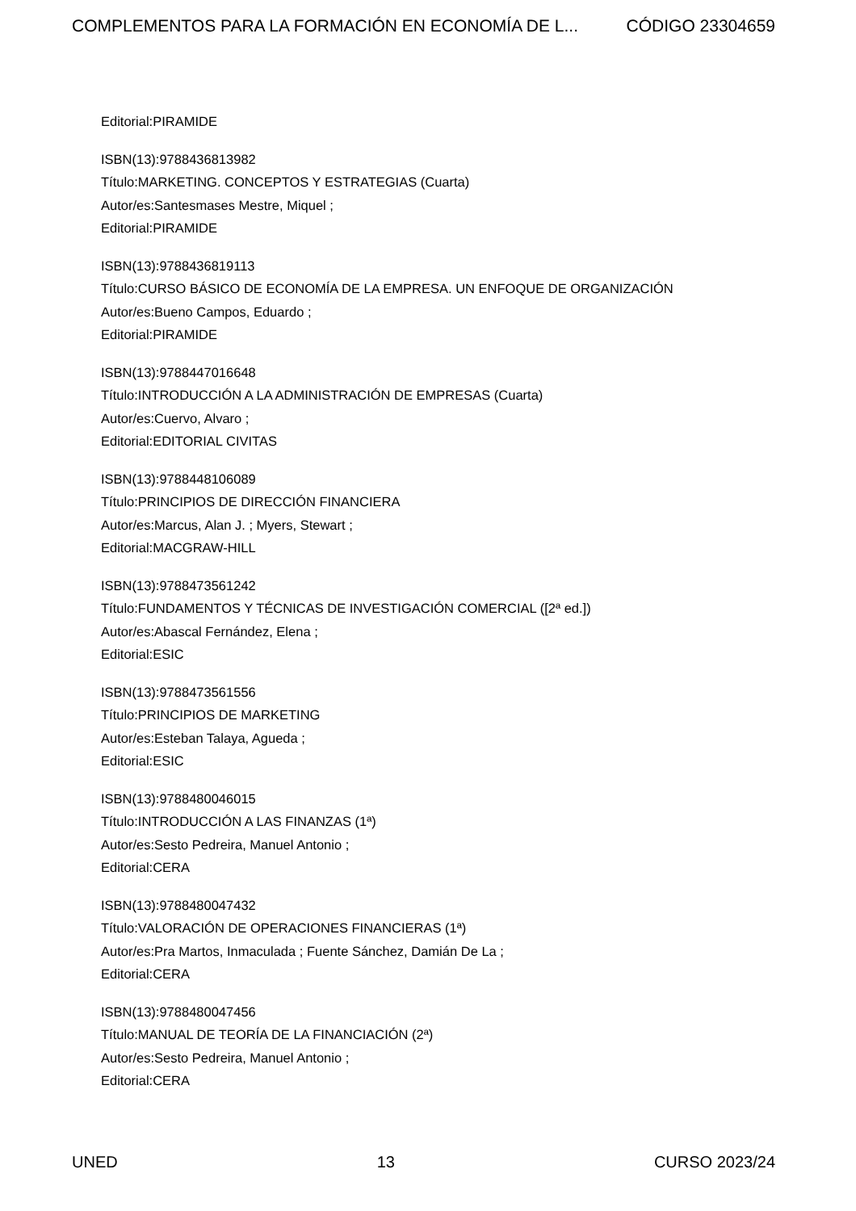COMPLEMENTOS PARA LA FORMACIÓN EN ECONOMÍA DE L... CÓDIGO 23304659
Editorial:PIRAMIDE
ISBN(13):9788436813982
Título:MARKETING. CONCEPTOS Y ESTRATEGIAS (Cuarta)
Autor/es:Santesmases Mestre, Miquel ;
Editorial:PIRAMIDE
ISBN(13):9788436819113
Título:CURSO BÁSICO DE ECONOMÍA DE LA EMPRESA. UN ENFOQUE DE ORGANIZACIÓN
Autor/es:Bueno Campos, Eduardo ;
Editorial:PIRAMIDE
ISBN(13):9788447016648
Título:INTRODUCCIÓN A LA ADMINISTRACIÓN DE EMPRESAS (Cuarta)
Autor/es:Cuervo, Alvaro ;
Editorial:EDITORIAL CIVITAS
ISBN(13):9788448106089
Título:PRINCIPIOS DE DIRECCIÓN FINANCIERA
Autor/es:Marcus, Alan J. ; Myers, Stewart ;
Editorial:MACGRAW-HILL
ISBN(13):9788473561242
Título:FUNDAMENTOS Y TÉCNICAS DE INVESTIGACIÓN COMERCIAL ([2ª ed.])
Autor/es:Abascal Fernández, Elena ;
Editorial:ESIC
ISBN(13):9788473561556
Título:PRINCIPIOS DE MARKETING
Autor/es:Esteban Talaya, Agueda ;
Editorial:ESIC
ISBN(13):9788480046015
Título:INTRODUCCIÓN A LAS FINANZAS (1ª)
Autor/es:Sesto Pedreira, Manuel Antonio ;
Editorial:CERA
ISBN(13):9788480047432
Título:VALORACIÓN DE OPERACIONES FINANCIERAS (1ª)
Autor/es:Pra Martos, Inmaculada ; Fuente Sánchez, Damián De La ;
Editorial:CERA
ISBN(13):9788480047456
Título:MANUAL DE TEORÍA DE LA FINANCIACIÓN (2ª)
Autor/es:Sesto Pedreira, Manuel Antonio ;
Editorial:CERA
UNED 13 CURSO 2023/24